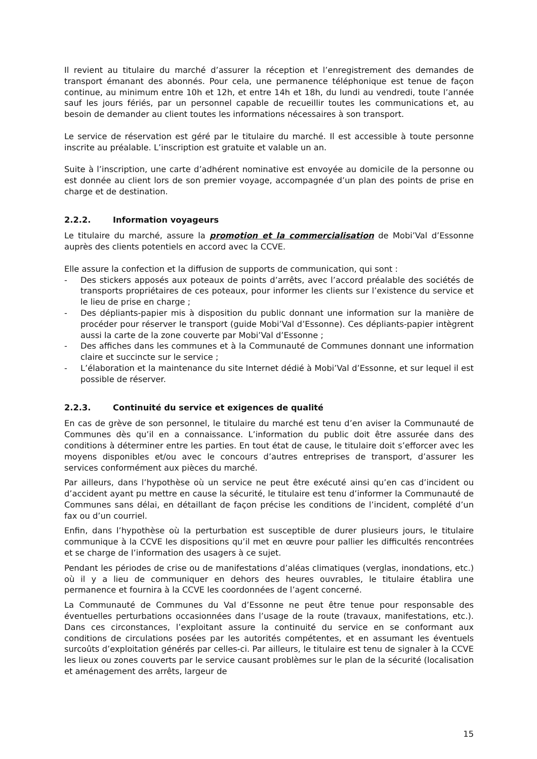Il revient au titulaire du marché d’assurer la réception et l’enregistrement des demandes de transport émanant des abonnés. Pour cela, une permanence téléphonique est tenue de façon continue, au minimum entre 10h et 12h, et entre 14h et 18h, du lundi au vendredi, toute l’année sauf les jours fériés, par un personnel capable de recueillir toutes les communications et, au besoin de demander au client toutes les informations nécessaires à son transport.
Le service de réservation est géré par le titulaire du marché. Il est accessible à toute personne inscrite au préalable. L’inscription est gratuite et valable un an.
Suite à l’inscription, une carte d’adhérent nominative est envoyée au domicile de la personne ou est donnée au client lors de son premier voyage, accompagnée d’un plan des points de prise en charge et de destination.
2.2.2. Information voyageurs
Le titulaire du marché, assure la promotion et la commercialisation de Mobi’Val d’Essonne auprès des clients potentiels en accord avec la CCVE.
Elle assure la confection et la diffusion de supports de communication, qui sont :
- Des stickers apposés aux poteaux de points d’arrêts, avec l’accord préalable des sociétés de transports propriétaires de ces poteaux, pour informer les clients sur l’existence du service et le lieu de prise en charge ;
- Des dépliants-papier mis à disposition du public donnant une information sur la manière de procéder pour réserver le transport (guide Mobi’Val d’Essonne). Ces dépliants-papier intègrent aussi la carte de la zone couverte par Mobi’Val d’Essonne ;
- Des affiches dans les communes et à la Communauté de Communes donnant une information claire et succincte sur le service ;
- L’élaboration et la maintenance du site Internet dédié à Mobi’Val d’Essonne, et sur lequel il est possible de réserver.
2.2.3. Continuité du service et exigences de qualité
En cas de grève de son personnel, le titulaire du marché est tenu d’en aviser la Communauté de Communes dès qu’il en a connaissance. L’information du public doit être assurée dans des conditions à déterminer entre les parties. En tout état de cause, le titulaire doit s’efforcer avec les moyens disponibles et/ou avec le concours d’autres entreprises de transport, d’assurer les services conformément aux pièces du marché.
Par ailleurs, dans l’hypothèse où un service ne peut être exécuté ainsi qu’en cas d’incident ou d’accident ayant pu mettre en cause la sécurité, le titulaire est tenu d’informer la Communauté de Communes sans délai, en détaillant de façon précise les conditions de l’incident, complété d’un fax ou d’un courriel.
Enfin, dans l’hypothèse où la perturbation est susceptible de durer plusieurs jours, le titulaire communique à la CCVE les dispositions qu’il met en œuvre pour pallier les difficultés rencontrées et se charge de l’information des usagers à ce sujet.
Pendant les périodes de crise ou de manifestations d’aléas climatiques (verglas, inondations, etc.) où il y a lieu de communiquer en dehors des heures ouvrables, le titulaire établira une permanence et fournira à la CCVE les coordonnées de l’agent concerné.
La Communauté de Communes du Val d’Essonne ne peut être tenue pour responsable des éventuelles perturbations occasionnées dans l’usage de la route (travaux, manifestations, etc.). Dans ces circonstances, l’exploitant assure la continuité du service en se conformant aux conditions de circulations posées par les autorités compétentes, et en assumant les éventuels surcoûts d’exploitation générés par celles-ci. Par ailleurs, le titulaire est tenu de signaler à la CCVE les lieux ou zones couverts par le service causant problèmes sur le plan de la sécurité (localisation et aménagement des arrêts, largeur de
15